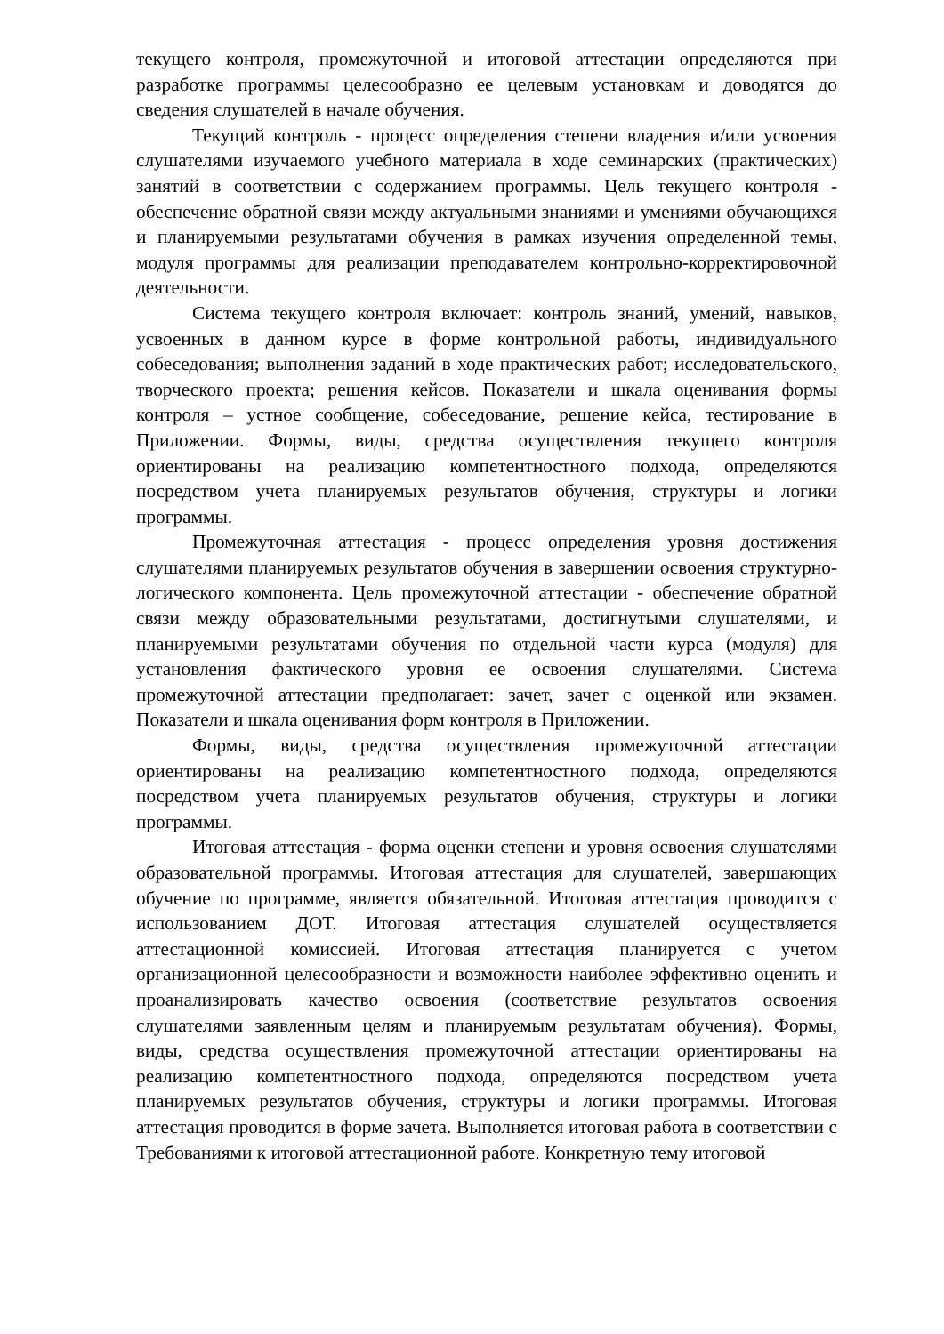текущего контроля, промежуточной и итоговой аттестации определяются при разработке программы целесообразно ее целевым установкам и доводятся до сведения слушателей в начале обучения.
Текущий контроль - процесс определения степени владения и/или усвоения слушателями изучаемого учебного материала в ходе семинарских (практических) занятий в соответствии с содержанием программы. Цель текущего контроля - обеспечение обратной связи между актуальными знаниями и умениями обучающихся и планируемыми результатами обучения в рамках изучения определенной темы, модуля программы для реализации преподавателем контрольно-корректировочной деятельности.
Система текущего контроля включает: контроль знаний, умений, навыков, усвоенных в данном курсе в форме контрольной работы, индивидуального собеседования; выполнения заданий в ходе практических работ; исследовательского, творческого проекта; решения кейсов. Показатели и шкала оценивания формы контроля – устное сообщение, собеседование, решение кейса, тестирование в Приложении. Формы, виды, средства осуществления текущего контроля ориентированы на реализацию компетентностного подхода, определяются посредством учета планируемых результатов обучения, структуры и логики программы.
Промежуточная аттестация - процесс определения уровня достижения слушателями планируемых результатов обучения в завершении освоения структурно-логического компонента. Цель промежуточной аттестации - обеспечение обратной связи между образовательными результатами, достигнутыми слушателями, и планируемыми результатами обучения по отдельной части курса (модуля) для установления фактического уровня ее освоения слушателями. Система промежуточной аттестации предполагает: зачет, зачет с оценкой или экзамен. Показатели и шкала оценивания форм контроля в Приложении.
Формы, виды, средства осуществления промежуточной аттестации ориентированы на реализацию компетентностного подхода, определяются посредством учета планируемых результатов обучения, структуры и логики программы.
Итоговая аттестация - форма оценки степени и уровня освоения слушателями образовательной программы. Итоговая аттестация для слушателей, завершающих обучение по программе, является обязательной. Итоговая аттестация проводится с использованием ДОТ. Итоговая аттестация слушателей осуществляется аттестационной комиссией. Итоговая аттестация планируется с учетом организационной целесообразности и возможности наиболее эффективно оценить и проанализировать качество освоения (соответствие результатов освоения слушателями заявленным целям и планируемым результатам обучения). Формы, виды, средства осуществления промежуточной аттестации ориентированы на реализацию компетентностного подхода, определяются посредством учета планируемых результатов обучения, структуры и логики программы. Итоговая аттестация проводится в форме зачета. Выполняется итоговая работа в соответствии с Требованиями к итоговой аттестационной работе. Конкретную тему итоговой